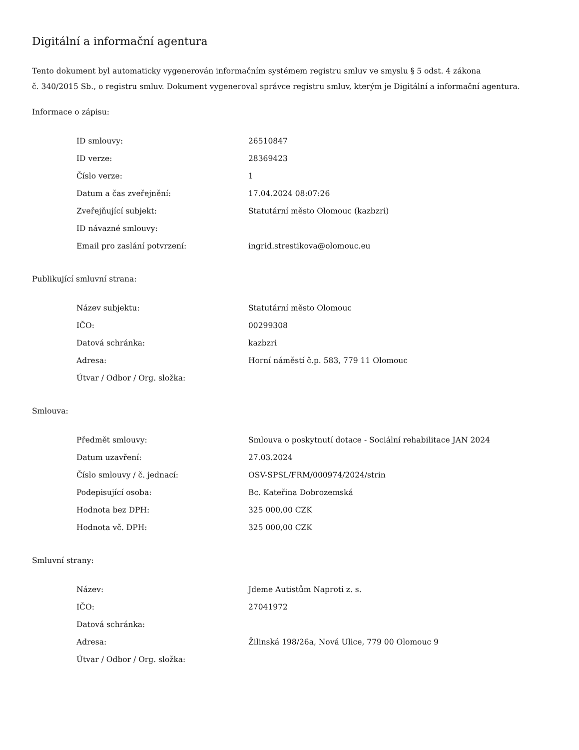Digitální a informační agentura
Tento dokument byl automaticky vygenerován informačním systémem registru smluv ve smyslu § 5 odst. 4 zákona
č. 340/2015 Sb., o registru smluv. Dokument vygeneroval správce registru smluv, kterým je Digitální a informační agentura.
Informace o zápisu:
| ID smlouvy: | 26510847 |
| ID verze: | 28369423 |
| Číslo verze: | 1 |
| Datum a čas zveřejnění: | 17.04.2024 08:07:26 |
| Zveřejňující subjekt: | Statutární město Olomouc (kazbzri) |
| ID návazné smlouvy: | |
| Email pro zaslání potvrzení: | ingrid.strestikova@olomouc.eu |
Publikující smluvní strana:
| Název subjektu: | Statutární město Olomouc |
| IČO: | 00299308 |
| Datová schránka: | kazbzri |
| Adresa: | Horní náměstí č.p. 583, 779 11 Olomouc |
| Útvar / Odbor / Org. složka: | |
Smlouva:
| Předmět smlouvy: | Smlouva o poskytnutí dotace - Sociální rehabilitace JAN 2024 |
| Datum uzavření: | 27.03.2024 |
| Číslo smlouvy / č. jednací: | OSV-SPSL/FRM/000974/2024/strin |
| Podepisující osoba: | Bc. Kateřina Dobrozemská |
| Hodnota bez DPH: | 325 000,00 CZK |
| Hodnota vč. DPH: | 325 000,00 CZK |
Smluvní strany:
| Název: | Jdeme Autistům Naproti z. s. |
| IČO: | 27041972 |
| Datová schránka: | |
| Adresa: | Žilinská 198/26a, Nová Ulice, 779 00 Olomouc 9 |
| Útvar / Odbor / Org. složka: | |